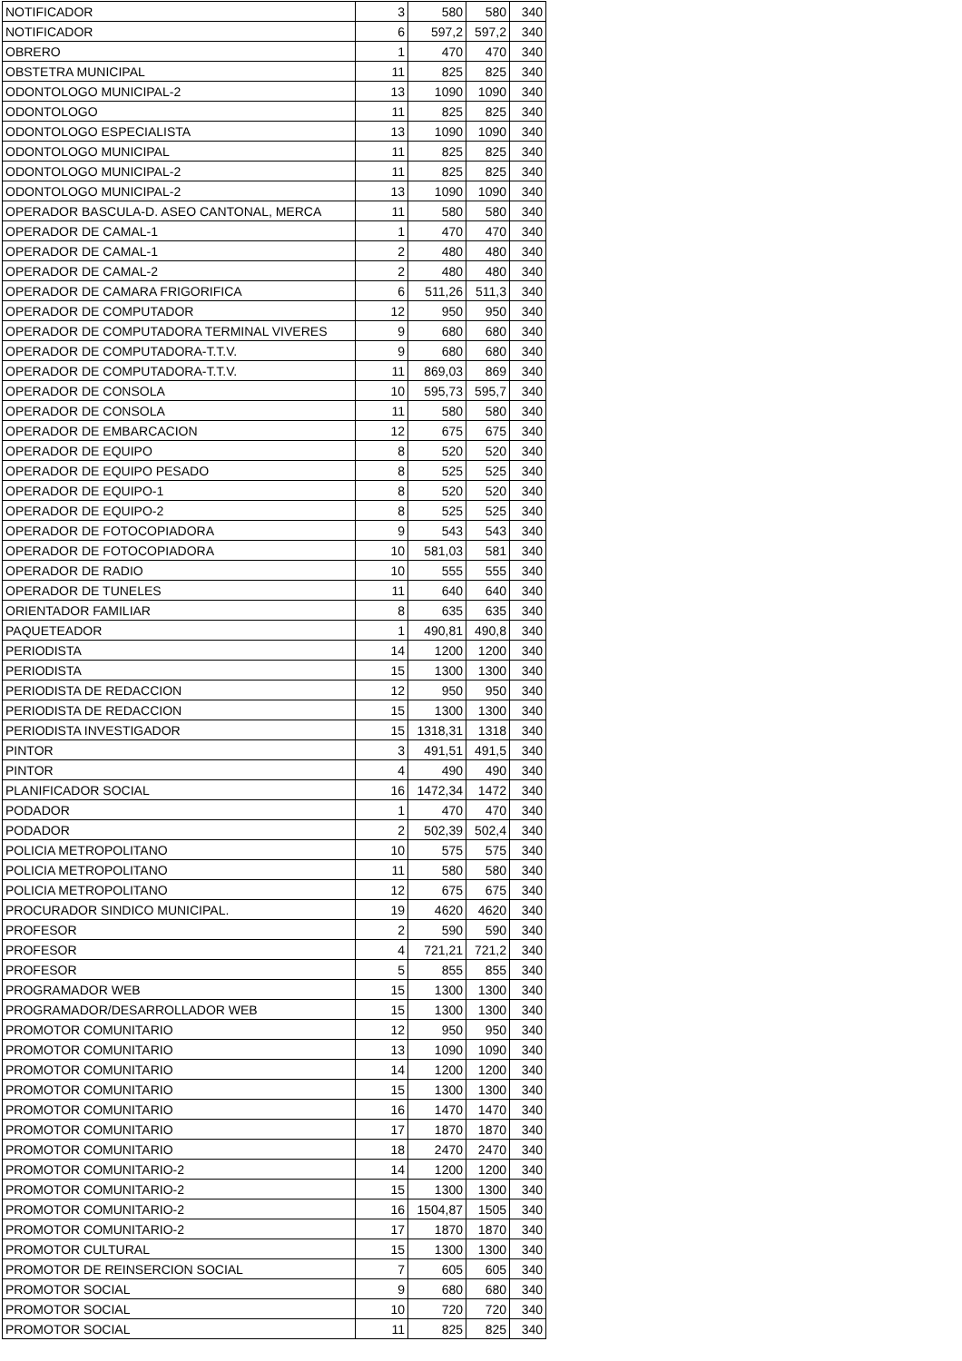| NOTIFICADOR | 3 | 580 | 580 | 340 |
| NOTIFICADOR | 6 | 597,2 | 597,2 | 340 |
| OBRERO | 1 | 470 | 470 | 340 |
| OBSTETRA MUNICIPAL | 11 | 825 | 825 | 340 |
| ODONTOLOGO MUNICIPAL-2 | 13 | 1090 | 1090 | 340 |
| ODONTOLOGO | 11 | 825 | 825 | 340 |
| ODONTOLOGO ESPECIALISTA | 13 | 1090 | 1090 | 340 |
| ODONTOLOGO MUNICIPAL | 11 | 825 | 825 | 340 |
| ODONTOLOGO MUNICIPAL-2 | 11 | 825 | 825 | 340 |
| ODONTOLOGO MUNICIPAL-2 | 13 | 1090 | 1090 | 340 |
| OPERADOR BASCULA-D. ASEO CANTONAL, MERCA | 11 | 580 | 580 | 340 |
| OPERADOR DE CAMAL-1 | 1 | 470 | 470 | 340 |
| OPERADOR DE CAMAL-1 | 2 | 480 | 480 | 340 |
| OPERADOR DE CAMAL-2 | 2 | 480 | 480 | 340 |
| OPERADOR DE CAMARA FRIGORIFICA | 6 | 511,26 | 511,3 | 340 |
| OPERADOR DE COMPUTADOR | 12 | 950 | 950 | 340 |
| OPERADOR DE COMPUTADORA TERMINAL VIVERES | 9 | 680 | 680 | 340 |
| OPERADOR DE COMPUTADORA-T.T.V. | 9 | 680 | 680 | 340 |
| OPERADOR DE COMPUTADORA-T.T.V. | 11 | 869,03 | 869 | 340 |
| OPERADOR DE CONSOLA | 10 | 595,73 | 595,7 | 340 |
| OPERADOR DE CONSOLA | 11 | 580 | 580 | 340 |
| OPERADOR DE EMBARCACION | 12 | 675 | 675 | 340 |
| OPERADOR DE EQUIPO | 8 | 520 | 520 | 340 |
| OPERADOR DE EQUIPO PESADO | 8 | 525 | 525 | 340 |
| OPERADOR DE EQUIPO-1 | 8 | 520 | 520 | 340 |
| OPERADOR DE EQUIPO-2 | 8 | 525 | 525 | 340 |
| OPERADOR DE FOTOCOPIADORA | 9 | 543 | 543 | 340 |
| OPERADOR DE FOTOCOPIADORA | 10 | 581,03 | 581 | 340 |
| OPERADOR DE RADIO | 10 | 555 | 555 | 340 |
| OPERADOR DE TUNELES | 11 | 640 | 640 | 340 |
| ORIENTADOR FAMILIAR | 8 | 635 | 635 | 340 |
| PAQUETEADOR | 1 | 490,81 | 490,8 | 340 |
| PERIODISTA | 14 | 1200 | 1200 | 340 |
| PERIODISTA | 15 | 1300 | 1300 | 340 |
| PERIODISTA DE REDACCION | 12 | 950 | 950 | 340 |
| PERIODISTA DE REDACCION | 15 | 1300 | 1300 | 340 |
| PERIODISTA INVESTIGADOR | 15 | 1318,31 | 1318 | 340 |
| PINTOR | 3 | 491,51 | 491,5 | 340 |
| PINTOR | 4 | 490 | 490 | 340 |
| PLANIFICADOR SOCIAL | 16 | 1472,34 | 1472 | 340 |
| PODADOR | 1 | 470 | 470 | 340 |
| PODADOR | 2 | 502,39 | 502,4 | 340 |
| POLICIA METROPOLITANO | 10 | 575 | 575 | 340 |
| POLICIA METROPOLITANO | 11 | 580 | 580 | 340 |
| POLICIA METROPOLITANO | 12 | 675 | 675 | 340 |
| PROCURADOR SINDICO MUNICIPAL. | 19 | 4620 | 4620 | 340 |
| PROFESOR | 2 | 590 | 590 | 340 |
| PROFESOR | 4 | 721,21 | 721,2 | 340 |
| PROFESOR | 5 | 855 | 855 | 340 |
| PROGRAMADOR WEB | 15 | 1300 | 1300 | 340 |
| PROGRAMADOR/DESARROLLADOR WEB | 15 | 1300 | 1300 | 340 |
| PROMOTOR COMUNITARIO | 12 | 950 | 950 | 340 |
| PROMOTOR COMUNITARIO | 13 | 1090 | 1090 | 340 |
| PROMOTOR COMUNITARIO | 14 | 1200 | 1200 | 340 |
| PROMOTOR COMUNITARIO | 15 | 1300 | 1300 | 340 |
| PROMOTOR COMUNITARIO | 16 | 1470 | 1470 | 340 |
| PROMOTOR COMUNITARIO | 17 | 1870 | 1870 | 340 |
| PROMOTOR COMUNITARIO | 18 | 2470 | 2470 | 340 |
| PROMOTOR COMUNITARIO-2 | 14 | 1200 | 1200 | 340 |
| PROMOTOR COMUNITARIO-2 | 15 | 1300 | 1300 | 340 |
| PROMOTOR COMUNITARIO-2 | 16 | 1504,87 | 1505 | 340 |
| PROMOTOR COMUNITARIO-2 | 17 | 1870 | 1870 | 340 |
| PROMOTOR CULTURAL | 15 | 1300 | 1300 | 340 |
| PROMOTOR DE REINSERCION SOCIAL | 7 | 605 | 605 | 340 |
| PROMOTOR SOCIAL | 9 | 680 | 680 | 340 |
| PROMOTOR SOCIAL | 10 | 720 | 720 | 340 |
| PROMOTOR SOCIAL | 11 | 825 | 825 | 340 |